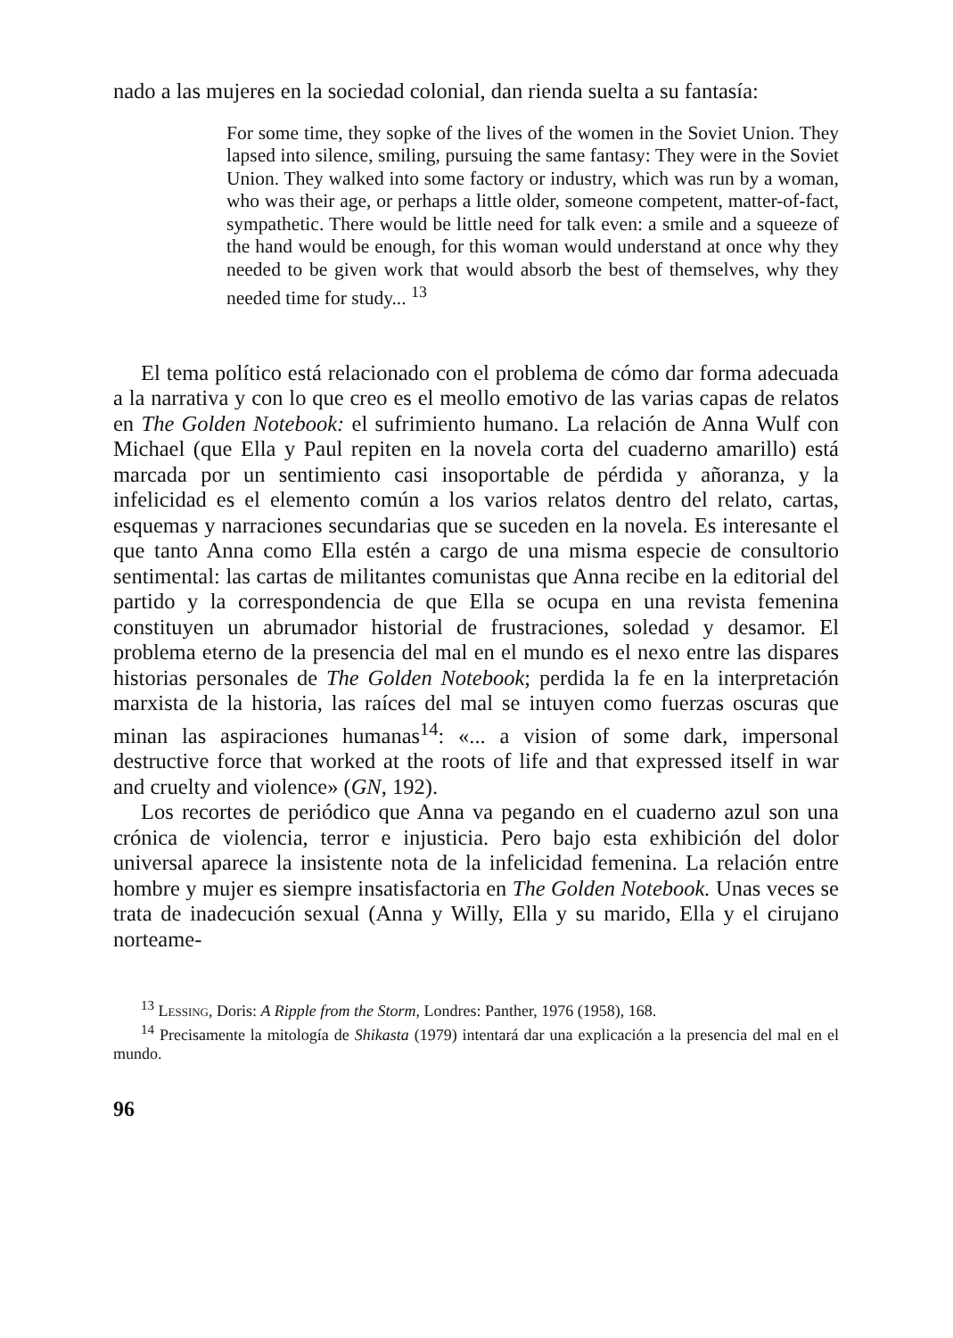nado a las mujeres en la sociedad colonial, dan rienda suelta a su fantasía:
For some time, they sopke of the lives of the women in the Soviet Union. They lapsed into silence, smiling, pursuing the same fantasy: They were in the Soviet Union. They walked into some factory or industry, which was run by a woman, who was their age, or perhaps a little older, someone competent, matter-of-fact, sympathetic. There would be little need for talk even: a smile and a squeeze of the hand would be enough, for this woman would understand at once why they needed to be given work that would absorb the best of themselves, why they needed time for study... <sup>13</sup>
El tema político está relacionado con el problema de cómo dar forma adecuada a la narrativa y con lo que creo es el meollo emotivo de las varias capas de relatos en The Golden Notebook: el sufrimiento humano. La relación de Anna Wulf con Michael (que Ella y Paul repiten en la novela corta del cuaderno amarillo) está marcada por un sentimiento casi insoportable de pérdida y añoranza, y la infelicidad es el elemento común a los varios relatos dentro del relato, cartas, esquemas y narraciones secundarias que se suceden en la novela. Es interesante el que tanto Anna como Ella estén a cargo de una misma especie de consultorio sentimental: las cartas de militantes comunistas que Anna recibe en la editorial del partido y la correspondencia de que Ella se ocupa en una revista femenina constituyen un abrumador historial de frustraciones, soledad y desamor. El problema eterno de la presencia del mal en el mundo es el nexo entre las dispares historias personales de The Golden Notebook; perdida la fe en la interpretación marxista de la historia, las raíces del mal se intuyen como fuerzas oscuras que minan las aspiraciones humanas<sup>14</sup>: «... a vision of some dark, impersonal destructive force that worked at the roots of life and that expressed itself in war and cruelty and violence» (GN, 192).
Los recortes de periódico que Anna va pegando en el cuaderno azul son una crónica de violencia, terror e injusticia. Pero bajo esta exhibición del dolor universal aparece la insistente nota de la infelicidad femenina. La relación entre hombre y mujer es siempre insatisfactoria en The Golden Notebook. Unas veces se trata de inadecución sexual (Anna y Willy, Ella y su marido, Ella y el cirujano norteame-
<sup>13</sup> Lessing, Doris: A Ripple from the Storm, Londres: Panther, 1976 (1958), 168.
<sup>14</sup> Precisamente la mitología de Shikasta (1979) intentará dar una explicación a la presencia del mal en el mundo.
96